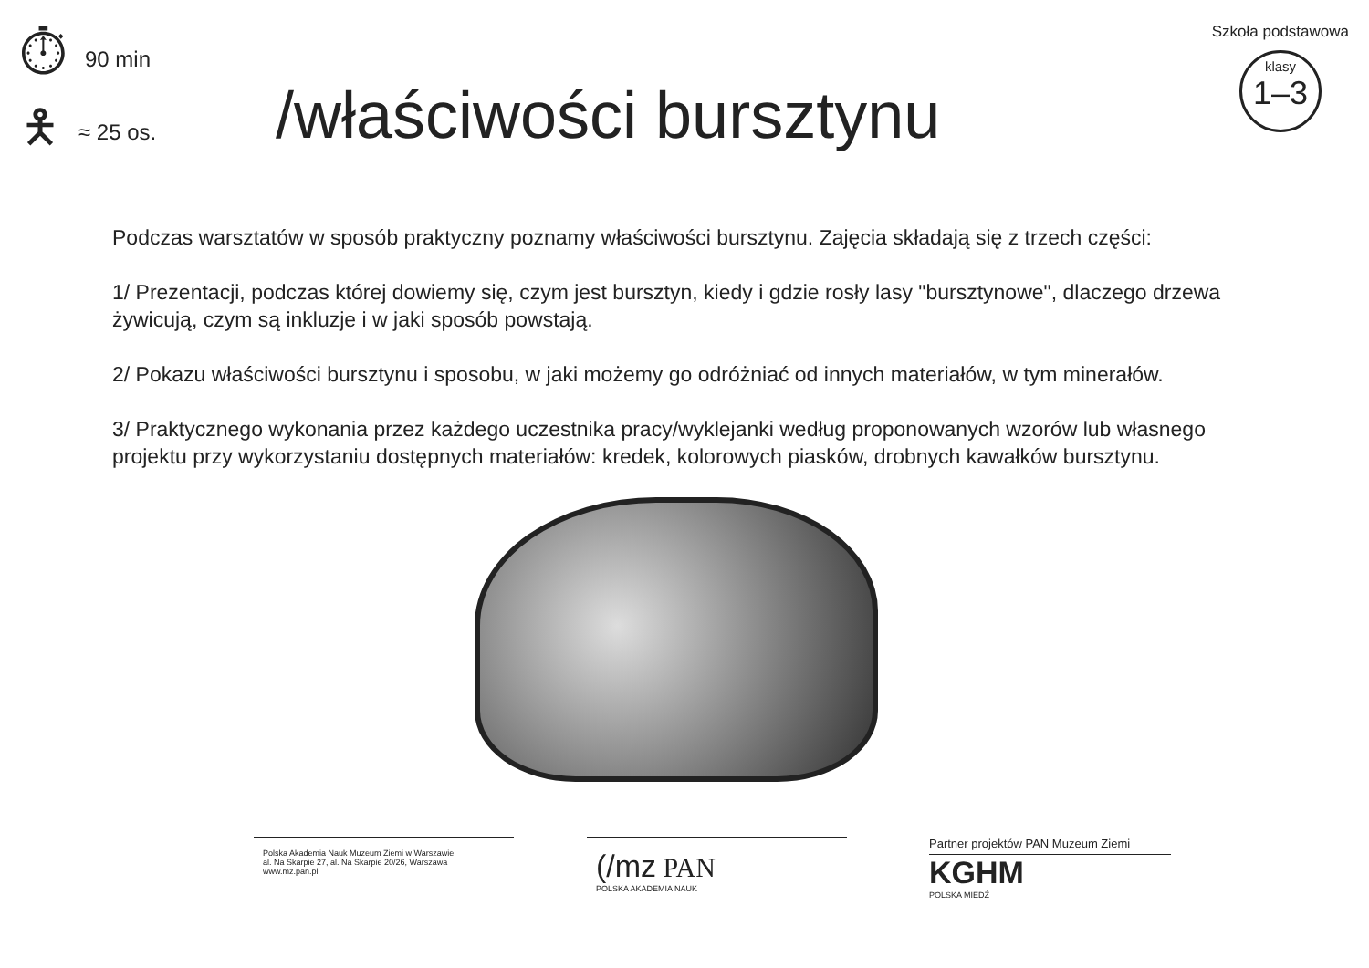⏱ 90 min
🯅 ≈ 25 os.
/właściwości bursztynu
Szkoła podstawowa
klasy
1–3
Podczas warsztatów w sposób praktyczny poznamy właściwości bursztynu. Zajęcia składają się z trzech części:
1/ Prezentacji, podczas której dowiemy się, czym jest bursztyn, kiedy i gdzie rosły lasy "bursztynowe", dlaczego drzewa żywicują, czym są inkluzje i w jaki sposób powstają.
2/ Pokazu właściwości bursztynu i sposobu, w jaki możemy go odróżniać od innych materiałów, w tym minerałów.
3/ Praktycznego wykonania przez każdego uczestnika pracy/wyklejanki według proponowanych wzorów lub własnego projektu przy wykorzystaniu dostępnych materiałów: kredek, kolorowych piasków, drobnych kawałków bursztynu.
Polska Akademia Nauk Muzeum Ziemi w Warszawie
al. Na Skarpie 27, al. Na Skarpie 20/26, Warszawa
www.mz.pan.pl
(/mz PAN
POLSKA AKADEMIA NAUK
Partner projektów PAN Muzeum Ziemi
KGHM
POLSKA MIEDŹ